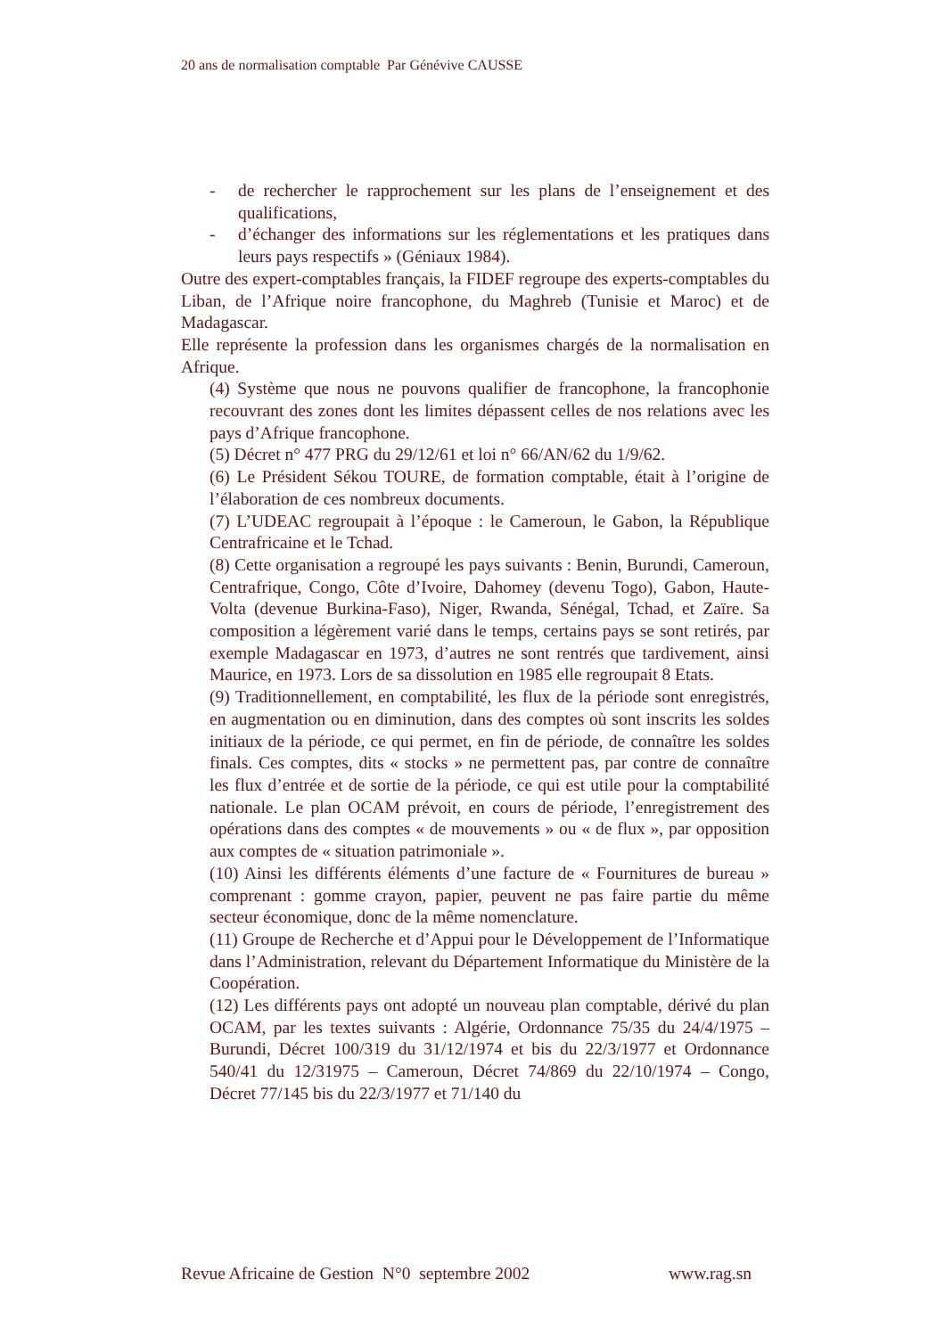20 ans de normalisation comptable Par Génévive CAUSSE
- de rechercher le rapprochement sur les plans de l’enseignement et des qualifications,
- d’échanger des informations sur les réglementations et les pratiques dans leurs pays respectifs » (Géniaux 1984).
Outre des expert-comptables français, la FIDEF regroupe des experts-comptables du Liban, de l’Afrique noire francophone, du Maghreb (Tunisie et Maroc) et de Madagascar.
Elle représente la profession dans les organismes chargés de la normalisation en Afrique.
(4) Système que nous ne pouvons qualifier de francophone, la francophonie recouvrant des zones dont les limites dépassent celles de nos relations avec les pays d’Afrique francophone.
(5) Décret n° 477 PRG du 29/12/61 et loi n° 66/AN/62 du 1/9/62.
(6) Le Président Sékou TOURE, de formation comptable, était à l’origine de l’élaboration de ces nombreux documents.
(7) L’UDEAC regroupait à l’époque : le Cameroun, le Gabon, la République Centrafricaine et le Tchad.
(8) Cette organisation a regroupé les pays suivants : Benin, Burundi, Cameroun, Centrafrique, Congo, Côte d’Ivoire, Dahomey (devenu Togo), Gabon, Haute-Volta (devenue Burkina-Faso), Niger, Rwanda, Sénégal, Tchad, et Zaïre. Sa composition a légèrement varié dans le temps, certains pays se sont retirés, par exemple Madagascar en 1973, d’autres ne sont rentrés que tardivement, ainsi Maurice, en 1973. Lors de sa dissolution en 1985 elle regroupait 8 Etats.
(9) Traditionnellement, en comptabilité, les flux de la période sont enregistrés, en augmentation ou en diminution, dans des comptes où sont inscrits les soldes initiaux de la période, ce qui permet, en fin de période, de connaître les soldes finals. Ces comptes, dits « stocks » ne permettent pas, par contre de connaître les flux d’entrée et de sortie de la période, ce qui est utile pour la comptabilité nationale. Le plan OCAM prévoit, en cours de période, l’enregistrement des opérations dans des comptes « de mouvements » ou « de flux », par opposition aux comptes de « situation patrimoniale ».
(10) Ainsi les différents éléments d’une facture de « Fournitures de bureau » comprenant : gomme crayon, papier, peuvent ne pas faire partie du même secteur économique, donc de la même nomenclature.
(11) Groupe de Recherche et d’Appui pour le Développement de l’Informatique dans l’Administration, relevant du Département Informatique du Ministère de la Coopération.
(12) Les différents pays ont adopté un nouveau plan comptable, dérivé du plan OCAM, par les textes suivants : Algérie, Ordonnance 75/35 du 24/4/1975 – Burundi, Décret 100/319 du 31/12/1974 et bis du 22/3/1977 et Ordonnance 540/41 du 12/31975 – Cameroun, Décret 74/869 du 22/10/1974 – Congo, Décret 77/145 bis du 22/3/1977 et 71/140 du
Revue Africaine de Gestion N°0 septembre 2002 www.rag.sn